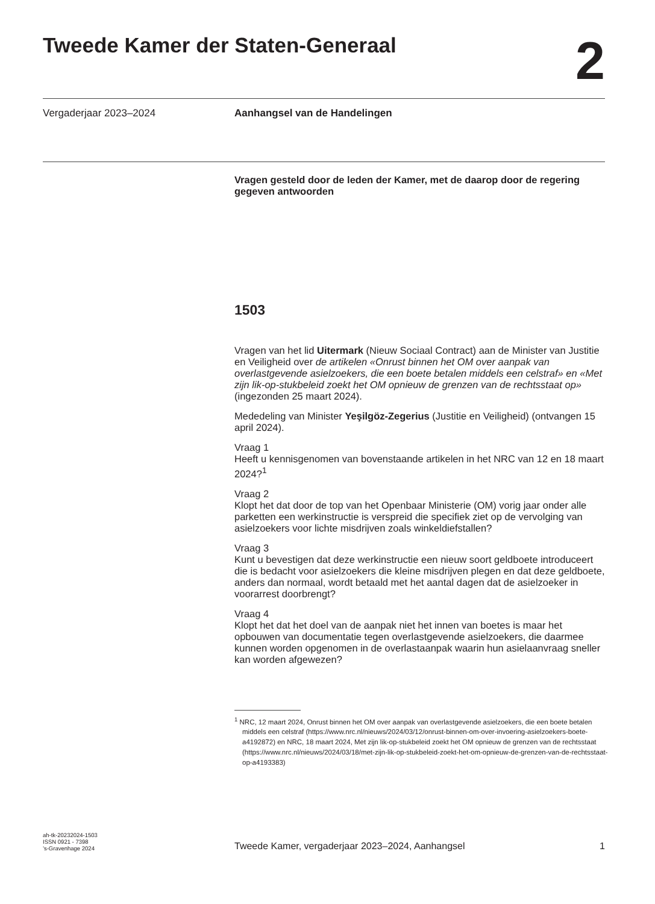Tweede Kamer der Staten-Generaal
2
Vergaderjaar 2023–2024 Aanhangsel van de Handelingen
Vragen gesteld door de leden der Kamer, met de daarop door de regering gegeven antwoorden
1503
Vragen van het lid Uitermark (Nieuw Sociaal Contract) aan de Minister van Justitie en Veiligheid over de artikelen «Onrust binnen het OM over aanpak van overlastgevende asielzoekers, die een boete betalen middels een celstraf» en «Met zijn lik-op-stukbeleid zoekt het OM opnieuw de grenzen van de rechtsstaat op» (ingezonden 25 maart 2024).
Mededeling van Minister Yeşilgöz-Zegerius (Justitie en Veiligheid) (ontvangen 15 april 2024).
Vraag 1
Heeft u kennisgenomen van bovenstaande artikelen in het NRC van 12 en 18 maart 2024?<sup>1</sup>
Vraag 2
Klopt het dat door de top van het Openbaar Ministerie (OM) vorig jaar onder alle parketten een werkinstructie is verspreid die specifiek ziet op de vervolging van asielzoekers voor lichte misdrijven zoals winkeldiefstallen?
Vraag 3
Kunt u bevestigen dat deze werkinstructie een nieuw soort geldboete introduceert die is bedacht voor asielzoekers die kleine misdrijven plegen en dat deze geldboete, anders dan normaal, wordt betaald met het aantal dagen dat de asielzoeker in voorarrest doorbrengt?
Vraag 4
Klopt het dat het doel van de aanpak niet het innen van boetes is maar het opbouwen van documentatie tegen overlastgevende asielzoekers, die daarmee kunnen worden opgenomen in de overlastaanpak waarin hun asielaanvraag sneller kan worden afgewezen?
<sup>1</sup> NRC, 12 maart 2024, Onrust binnen het OM over aanpak van overlastgevende asielzoekers, die een boete betalen middels een celstraf (https://www.nrc.nl/nieuws/2024/03/12/onrust-binnen-om-over-invoering-asielzoekers-boete-a4192872) en NRC, 18 maart 2024, Met zijn lik-op-stukbeleid zoekt het OM opnieuw de grenzen van de rechtsstaat (https://www.nrc.nl/nieuws/2024/03/18/met-zijn-lik-op-stukbeleid-zoekt-het-om-opnieuw-de-grenzen-van-de-rechtsstaat-op-a4193383)
ah-tk-20232024-1503
ISSN 0921 - 7398
’s-Gravenhage 2024
Tweede Kamer, vergaderjaar 2023–2024, Aanhangsel
1